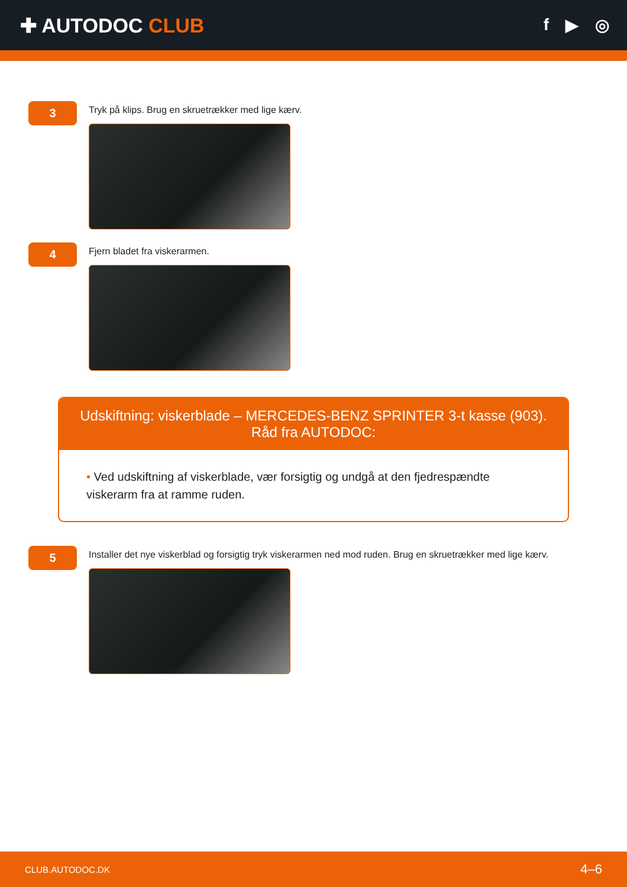✚ AUTODOC CLUB
f ▶ ◎
3
Tryk på klips. Brug en skruetrækker med lige kærv.
4
Fjern bladet fra viskerarmen.
Udskiftning: viskerblade – MERCEDES-BENZ SPRINTER 3-t kasse (903). Råd fra AUTODOC:
• Ved udskiftning af viskerblade, vær forsigtig og undgå at den fjedrespændte viskerarm fra at ramme ruden.
5
Installer det nye viskerblad og forsigtig tryk viskerarmen ned mod ruden. Brug en skruetrækker med lige kærv.
CLUB.AUTODOC.DK 4–6